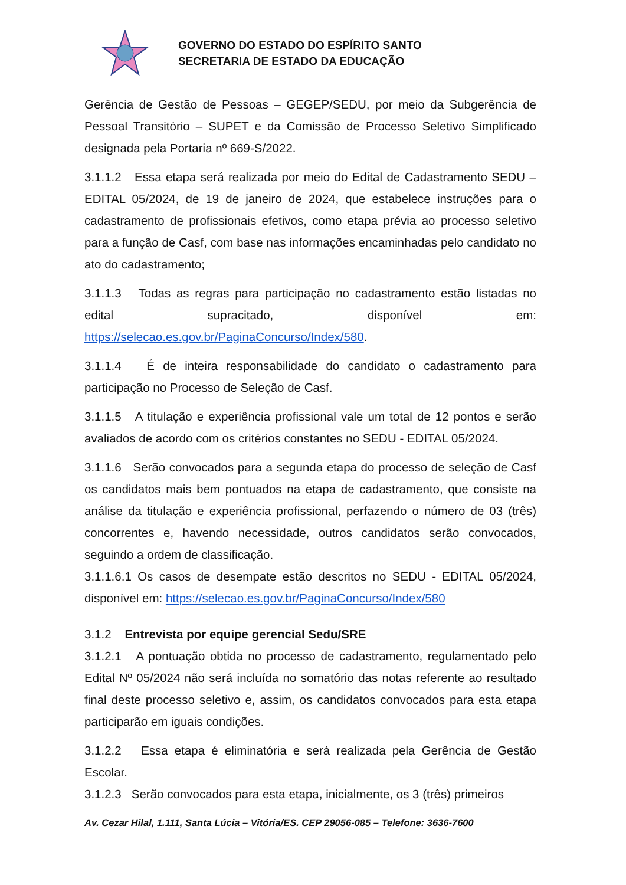GOVERNO DO ESTADO DO ESPÍRITO SANTO
SECRETARIA DE ESTADO DA EDUCAÇÃO
Gerência de Gestão de Pessoas – GEGEP/SEDU, por meio da Subgerência de Pessoal Transitório – SUPET e da Comissão de Processo Seletivo Simplificado designada pela Portaria nº 669-S/2022.
3.1.1.2 Essa etapa será realizada por meio do Edital de Cadastramento SEDU – EDITAL 05/2024, de 19 de janeiro de 2024, que estabelece instruções para o cadastramento de profissionais efetivos, como etapa prévia ao processo seletivo para a função de Casf, com base nas informações encaminhadas pelo candidato no ato do cadastramento;
3.1.1.3 Todas as regras para participação no cadastramento estão listadas no edital supracitado, disponível em: https://selecao.es.gov.br/PaginaConcurso/Index/580.
3.1.1.4 É de inteira responsabilidade do candidato o cadastramento para participação no Processo de Seleção de Casf.
3.1.1.5 A titulação e experiência profissional vale um total de 12 pontos e serão avaliados de acordo com os critérios constantes no SEDU - EDITAL 05/2024.
3.1.1.6 Serão convocados para a segunda etapa do processo de seleção de Casf os candidatos mais bem pontuados na etapa de cadastramento, que consiste na análise da titulação e experiência profissional, perfazendo o número de 03 (três) concorrentes e, havendo necessidade, outros candidatos serão convocados, seguindo a ordem de classificação.
3.1.1.6.1 Os casos de desempate estão descritos no SEDU - EDITAL 05/2024, disponível em: https://selecao.es.gov.br/PaginaConcurso/Index/580
3.1.2 Entrevista por equipe gerencial Sedu/SRE
3.1.2.1 A pontuação obtida no processo de cadastramento, regulamentado pelo Edital Nº 05/2024 não será incluída no somatório das notas referente ao resultado final deste processo seletivo e, assim, os candidatos convocados para esta etapa participarão em iguais condições.
3.1.2.2 Essa etapa é eliminatória e será realizada pela Gerência de Gestão Escolar.
3.1.2.3 Serão convocados para esta etapa, inicialmente, os 3 (três) primeiros
Av. Cezar Hilal, 1.111, Santa Lúcia – Vitória/ES. CEP 29056-085 – Telefone: 3636-7600